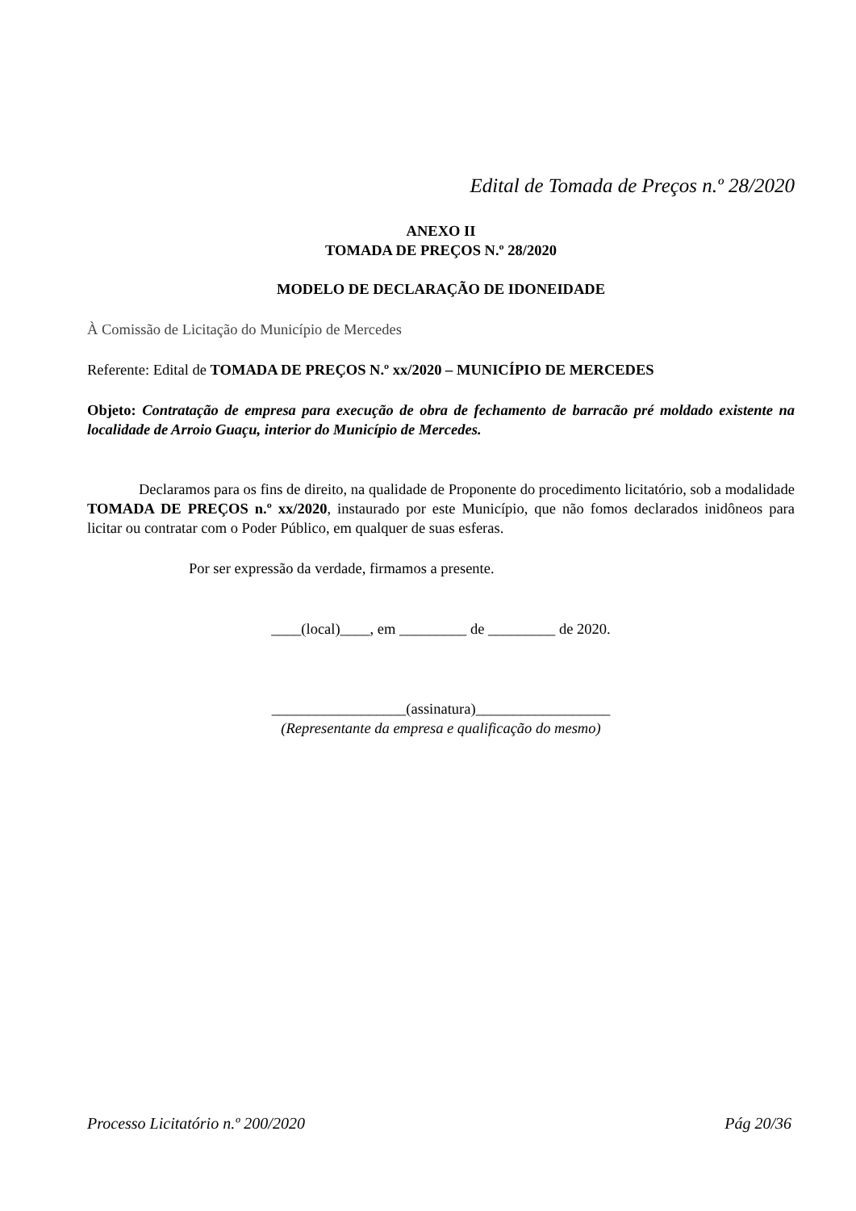Edital de Tomada de Preços n.º 28/2020
ANEXO II
TOMADA DE PREÇOS N.º 28/2020
MODELO DE DECLARAÇÃO DE IDONEIDADE
À Comissão de Licitação do Município de Mercedes
Referente: Edital de TOMADA DE PREÇOS N.º xx/2020 – MUNICÍPIO DE MERCEDES
Objeto: Contratação de empresa para execução de obra de fechamento de barracão pré moldado existente na localidade de Arroio Guaçu, interior do Município de Mercedes.
Declaramos para os fins de direito, na qualidade de Proponente do procedimento licitatório, sob a modalidade TOMADA DE PREÇOS n.º xx/2020, instaurado por este Município, que não fomos declarados inidôneos para licitar ou contratar com o Poder Público, em qualquer de suas esferas.
Por ser expressão da verdade, firmamos a presente.
____(local)____, em _________ de _________ de 2020.
__________________(assinatura)__________________
(Representante da empresa e qualificação do mesmo)
Processo Licitatório n.º 200/2020 Pág 20/36